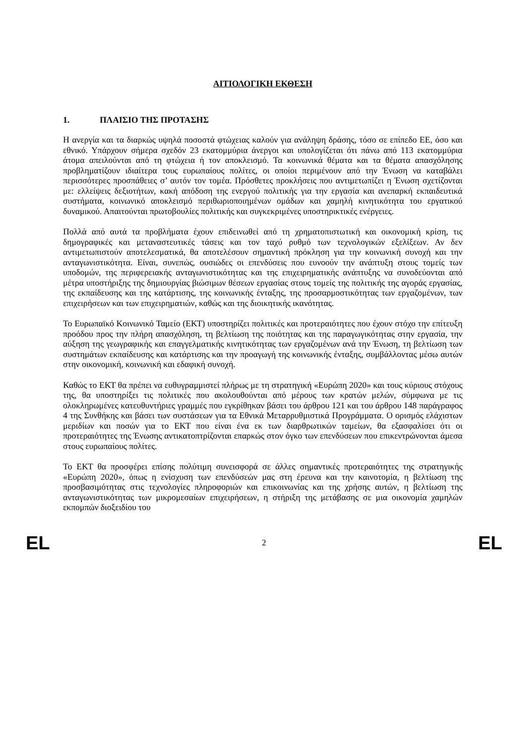ΑΙΤΙΟΛΟΓΙΚΗ ΕΚΘΕΣΗ
1. ΠΛΑΙΣΙΟ ΤΗΣ ΠΡΟΤΑΣΗΣ
Η ανεργία και τα διαρκώς υψηλά ποσοστά φτώχειας καλούν για ανάληψη δράσης, τόσο σε επίπεδο ΕΕ, όσο και εθνικό. Υπάρχουν σήμερα σχεδόν 23 εκατομμύρια άνεργοι και υπολογίζεται ότι πάνω από 113 εκατομμύρια άτομα απειλούνται από τη φτώχεια ή τον αποκλεισμό. Τα κοινωνικά θέματα και τα θέματα απασχόλησης προβληματίζουν ιδιαίτερα τους ευρωπαίους πολίτες, οι οποίοι περιμένουν από την Ένωση να καταβάλει περισσότερες προσπάθειες σ’ αυτόν τον τομέα. Πρόσθετες προκλήσεις που αντιμετωπίζει η Ένωση σχετίζονται με: ελλείψεις δεξιοτήτων, κακή απόδοση της ενεργού πολιτικής για την εργασία και ανεπαρκή εκπαιδευτικά συστήματα, κοινωνικό αποκλεισμό περιθωριοποιημένων ομάδων και χαμηλή κινητικότητα του εργατικού δυναμικού. Απαιτούνται πρωτοβουλίες πολιτικής και συγκεκριμένες υποστηρικτικές ενέργειες.
Πολλά από αυτά τα προβλήματα έχουν επιδεινωθεί από τη χρηματοπιστωτική και οικονομική κρίση, τις δημογραφικές και μεταναστευτικές τάσεις και τον ταχύ ρυθμό των τεχνολογικών εξελίξεων. Αν δεν αντιμετωπιστούν αποτελεσματικά, θα αποτελέσουν σημαντική πρόκληση για την κοινωνική συνοχή και την ανταγωνιστικότητα. Είναι, συνεπώς, ουσιώδες οι επενδύσεις που ευνοούν την ανάπτυξη στους τομείς των υποδομών, της περιφερειακής ανταγωνιστικότητας και της επιχειρηματικής ανάπτυξης να συνοδεύονται από μέτρα υποστήριξης της δημιουργίας βιώσιμων θέσεων εργασίας στους τομείς της πολιτικής της αγοράς εργασίας, της εκπαίδευσης και της κατάρτισης, της κοινωνικής ένταξης, της προσαρμοστικότητας των εργαζομένων, των επιχειρήσεων και των επιχειρηματιών, καθώς και της διοικητικής ικανότητας.
Το Ευρωπαϊκό Κοινωνικό Ταμείο (ΕΚΤ) υποστηρίζει πολιτικές και προτεραιότητες που έχουν στόχο την επίτευξη προόδου προς την πλήρη απασχόληση, τη βελτίωση της ποιότητας και της παραγωγικότητας στην εργασία, την αύξηση της γεωγραφικής και επαγγελματικής κινητικότητας των εργαζομένων ανά την Ένωση, τη βελτίωση των συστημάτων εκπαίδευσης και κατάρτισης και την προαγωγή της κοινωνικής ένταξης, συμβάλλοντας μέσω αυτών στην οικονομική, κοινωνική και εδαφική συνοχή.
Καθώς το ΕΚΤ θα πρέπει να ευθυγραμμιστεί πλήρως με τη στρατηγική «Ευρώπη 2020» και τους κύριους στόχους της, θα υποστηρίξει τις πολιτικές που ακολουθούνται από μέρους των κρατών μελών, σύμφωνα με τις ολοκληρωμένες κατευθυντήριες γραμμές που εγκρίθηκαν βάσει του άρθρου 121 και του άρθρου 148 παράγραφος 4 της Συνθήκης και βάσει των συστάσεων για τα Εθνικά Μεταρρυθμιστικά Προγράμματα. Ο ορισμός ελάχιστων μεριδίων και ποσών για το ΕΚΤ που είναι ένα εκ των διαρθρωτικών ταμείων, θα εξασφαλίσει ότι οι προτεραιότητες της Ένωσης αντικατοπτρίζονται επαρκώς στον όγκο των επενδύσεων που επικεντρώνονται άμεσα στους ευρωπαίους πολίτες.
Το ΕΚΤ θα προσφέρει επίσης πολύτιμη συνεισφορά σε άλλες σημαντικές προτεραιότητες της στρατηγικής «Ευρώπη 2020», όπως η ενίσχυση των επενδύσεών μας στη έρευνα και την καινοτομία, η βελτίωση της προσβασιμότητας στις τεχνολογίες πληροφοριών και επικοινωνίας και της χρήσης αυτών, η βελτίωση της ανταγωνιστικότητας των μικρομεσαίων επιχειρήσεων, η στήριξη της μετάβασης σε μια οικονομία χαμηλών εκπομπών διοξειδίου του
EL 2 EL